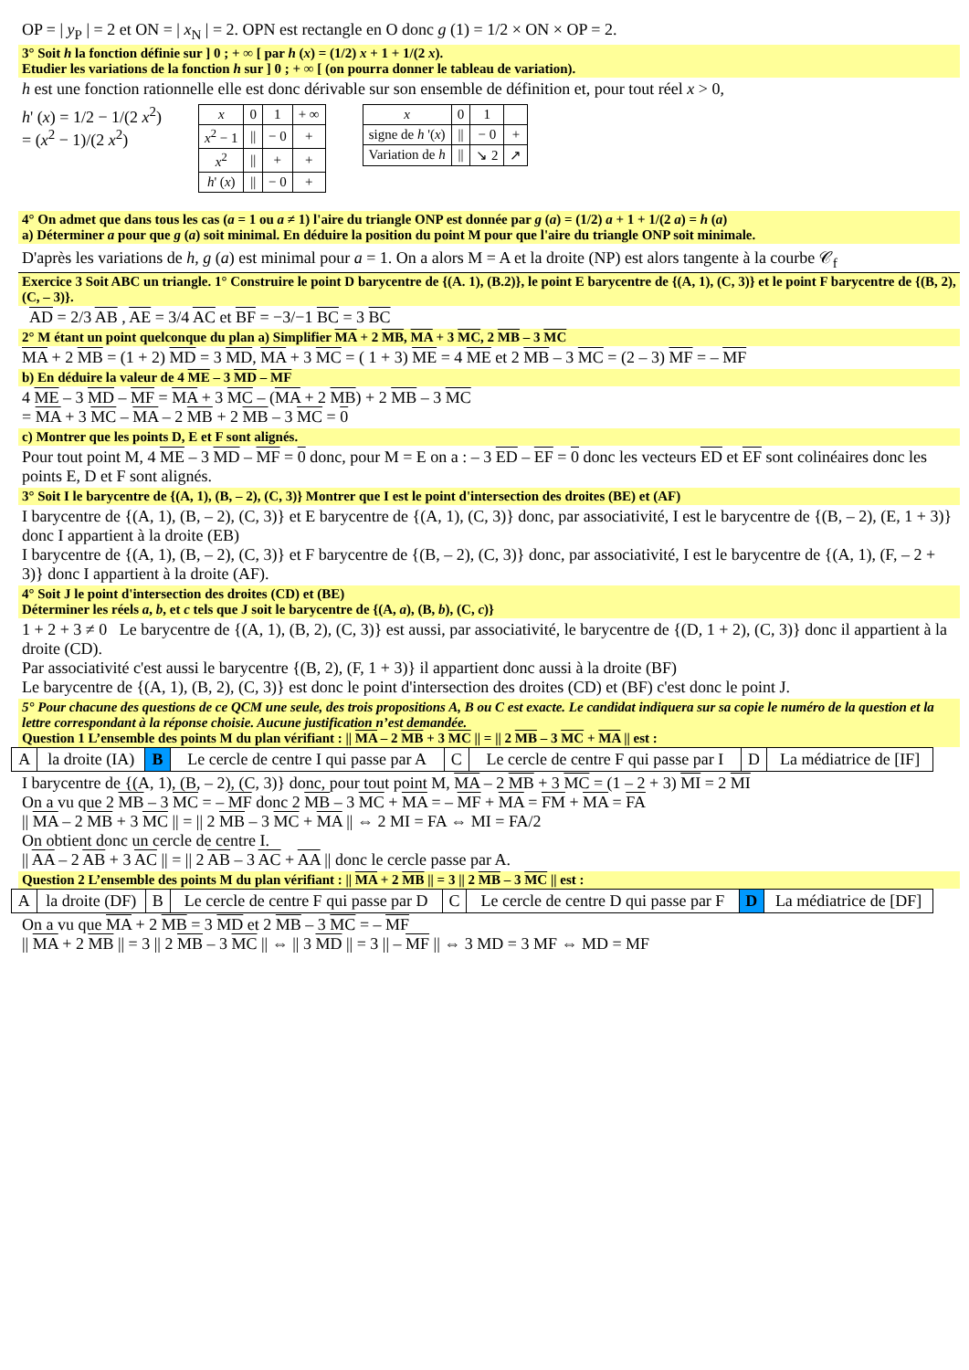OP = | y<sub>P</sub> | = 2 et ON = | x<sub>N</sub> | = 2. OPN est rectangle en O donc g (1) = 1/2 × ON × OP = 2.
3° Soit h la fonction définie sur ] 0 ; + ∞ [ par h (x) = (1/2) x + 1 + 1/(2 x).
Etudier les variations de la fonction h sur ] 0 ; + ∞ [ (on pourra donner le tableau de variation).
h est une fonction rationnelle elle est donc dérivable sur son ensemble de définition et, pour tout réel x > 0,
h' (x) = 1/2 − 1/(2 x<sup>2</sup>)
= (x<sup>2</sup> − 1)/(2 x<sup>2</sup>)
| x | 0 | 1 | + ∞ |
| x<sup>2</sup> − 1 | // | − 0 | + |
| x<sup>2</sup> | // | + | + |
| h ' ( x ) | // | − 0 | + |
| x | 0 | 1 | |
| signe de h '( x ) | // | − 0 | + |
| Variation de h | // | ↘ 2 | ↗ |
4° On admet que dans tous les cas (a = 1 ou a ≠ 1) l'aire du triangle ONP est donnée par g (a) = (1/2) a + 1 + 1/(2 a) = h (a)
a) Déterminer a pour que g (a) soit minimal. En déduire la position du point M pour que l'aire du triangle ONP soit minimale.
D'après les variations de h, g (a) est minimal pour a = 1. On a alors M = A et la droite (NP) est alors tangente à la courbe 𝒞<sub>f</sub>
Exercice 3 Soit ABC un triangle. 1° Construire le point D barycentre de {(A. 1), (B.2)}, le point E barycentre de {(A, 1), (C, 3)} et le point F barycentre de {(B, 2), (C, – 3)}.
AD = 2/3 AB , AE = 3/4 AC et BF = −3/−1 BC = 3 BC
2° M étant un point quelconque du plan a) Simplifier MA + 2 MB, MA + 3 MC, 2 MB – 3 MC
MA + 2 MB = (1 + 2) MD = 3 MD, MA + 3 MC = ( 1 + 3) ME = 4 ME et 2 MB – 3 MC = (2 – 3) MF = – MF
b) En déduire la valeur de 4 ME – 3 MD – MF
4 ME – 3 MD – MF = MA + 3 MC – (MA + 2 MB) + 2 MB – 3 MC
= MA + 3 MC – MA – 2 MB + 2 MB – 3 MC = 0
c) Montrer que les points D, E et F sont alignés.
Pour tout point M, 4 ME – 3 MD – MF = 0 donc, pour M = E on a : – 3 ED – EF = 0 donc les vecteurs ED et EF sont colinéaires donc les points E, D et F sont alignés.
3° Soit I le barycentre de {(A, 1), (B, – 2), (C, 3)} Montrer que I est le point d'intersection des droites (BE) et (AF)
I barycentre de {(A, 1), (B, – 2), (C, 3)} et E barycentre de {(A, 1), (C, 3)} donc, par associativité, I est le barycentre de {(B, – 2), (E, 1 + 3)} donc I appartient à la droite (EB)
I barycentre de {(A, 1), (B, – 2), (C, 3)} et F barycentre de {(B, – 2), (C, 3)} donc, par associativité, I est le barycentre de {(A, 1), (F, – 2 + 3)} donc I appartient à la droite (AF).
4° Soit J le point d'intersection des droites (CD) et (BE)
Déterminer les réels a, b, et c tels que J soit le barycentre de {(A, a), (B, b), (C, c)}
1 + 2 + 3 ≠ 0 Le barycentre de {(A, 1), (B, 2), (C, 3)} est aussi, par associativité, le barycentre de {(D, 1 + 2), (C, 3)} donc il appartient à la droite (CD).
Par associativité c'est aussi le barycentre {(B, 2), (F, 1 + 3)} il appartient donc aussi à la droite (BF)
Le barycentre de {(A, 1), (B, 2), (C, 3)} est donc le point d'intersection des droites (CD) et (BF) c'est donc le point J.
5° Pour chacune des questions de ce QCM une seule, des trois propositions A, B ou C est exacte. Le candidat indiquera sur sa copie le numéro de la question et la lettre correspondant à la réponse choisie. Aucune justification n’est demandée.
Question 1 L’ensemble des points M du plan vérifiant : || MA – 2 MB + 3 MC || = || 2 MB – 3 MC + MA || est :
| A | la droite (IA) | B | Le cercle de centre I qui passe par A | C | Le cercle de centre F qui passe par I | D | La médiatrice de [IF] |
I barycentre de {(A, 1), (B, – 2), (C, 3)} donc, pour tout point M, MA – 2 MB + 3 MC = (1 – 2 + 3) MI = 2 MI
On a vu que 2 MB – 3 MC = – MF donc 2 MB – 3 MC + MA = – MF + MA = FM + MA = FA
|| MA – 2 MB + 3 MC || = || 2 MB – 3 MC + MA || ⇔ 2 MI = FA ⇔ MI = FA/2
On obtient donc un cercle de centre I.
|| AA – 2 AB + 3 AC || = || 2 AB – 3 AC + AA || donc le cercle passe par A.
Question 2 L’ensemble des points M du plan vérifiant : || MA + 2 MB || = 3 || 2 MB – 3 MC || est :
| A | la droite (DF) | B | Le cercle de centre F qui passe par D | C | Le cercle de centre D qui passe par F | D | La médiatrice de [DF] |
On a vu que MA + 2 MB = 3 MD et 2 MB – 3 MC = – MF
|| MA + 2 MB || = 3 || 2 MB – 3 MC || ⇔ || 3 MD || = 3 || – MF || ⇔ 3 MD = 3 MF ⇔ MD = MF